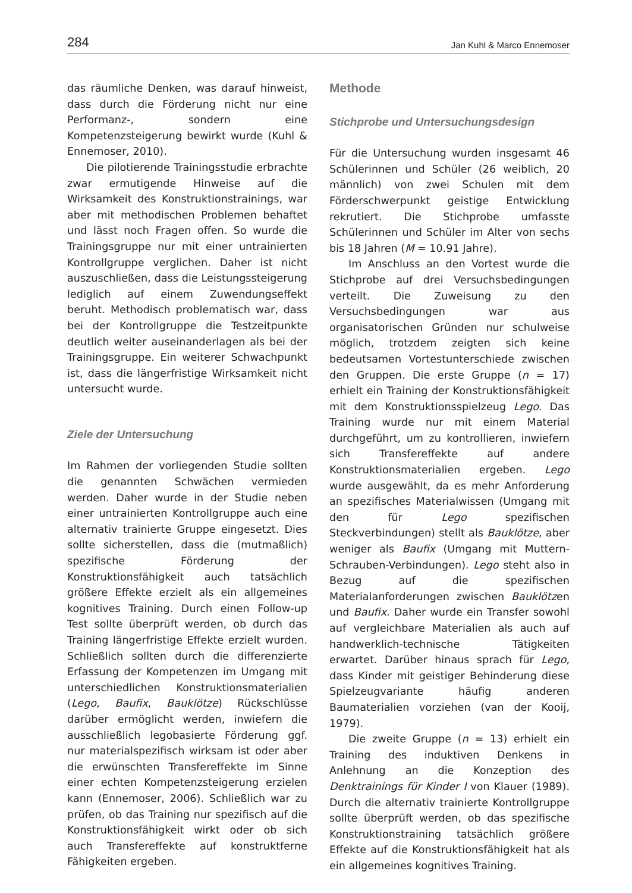284 Jan Kuhl & Marco Ennemoser
das räumliche Denken, was darauf hinweist, dass durch die Förderung nicht nur eine Performanz-, sondern eine Kompetenzsteigerung bewirkt wurde (Kuhl & Ennemoser, 2010).
Die pilotierende Trainingsstudie erbrachte zwar ermutigende Hinweise auf die Wirksamkeit des Konstruktionstrainings, war aber mit methodischen Problemen behaftet und lässt noch Fragen offen. So wurde die Trainingsgruppe nur mit einer untrainierten Kontrollgruppe verglichen. Daher ist nicht auszuschließen, dass die Leistungssteigerung lediglich auf einem Zuwendungseffekt beruht. Methodisch problematisch war, dass bei der Kontrollgruppe die Testzeitpunkte deutlich weiter auseinanderlagen als bei der Trainingsgruppe. Ein weiterer Schwachpunkt ist, dass die längerfristige Wirksamkeit nicht untersucht wurde.
Ziele der Untersuchung
Im Rahmen der vorliegenden Studie sollten die genannten Schwächen vermieden werden. Daher wurde in der Studie neben einer untrainierten Kontrollgruppe auch eine alternativ trainierte Gruppe eingesetzt. Dies sollte sicherstellen, dass die (mutmaßlich) spezifische Förderung der Konstruktionsfähigkeit auch tatsächlich größere Effekte erzielt als ein allgemeines kognitives Training. Durch einen Follow-up Test sollte überprüft werden, ob durch das Training längerfristige Effekte erzielt wurden. Schließlich sollten durch die differenzierte Erfassung der Kompetenzen im Umgang mit unterschiedlichen Konstruktionsmaterialien (Lego, Baufix, Bauklötze) Rückschlüsse darüber ermöglicht werden, inwiefern die ausschließlich legobasierte Förderung ggf. nur materialspezifisch wirksam ist oder aber die erwünschten Transfereffekte im Sinne einer echten Kompetenzsteigerung erzielen kann (Ennemoser, 2006). Schließlich war zu prüfen, ob das Training nur spezifisch auf die Konstruktionsfähigkeit wirkt oder ob sich auch Transfereffekte auf konstruktferne Fähigkeiten ergeben.
Methode
Stichprobe und Untersuchungsdesign
Für die Untersuchung wurden insgesamt 46 Schülerinnen und Schüler (26 weiblich, 20 männlich) von zwei Schulen mit dem Förderschwerpunkt geistige Entwicklung rekrutiert. Die Stichprobe umfasste Schülerinnen und Schüler im Alter von sechs bis 18 Jahren (M = 10.91 Jahre).
Im Anschluss an den Vortest wurde die Stichprobe auf drei Versuchsbedingungen verteilt. Die Zuweisung zu den Versuchsbedingungen war aus organisatorischen Gründen nur schulweise möglich, trotzdem zeigten sich keine bedeutsamen Vortestunterschiede zwischen den Gruppen. Die erste Gruppe (n = 17) erhielt ein Training der Konstruktionsfähigkeit mit dem Konstruktionsspielzeug Lego. Das Training wurde nur mit einem Material durchgeführt, um zu kontrollieren, inwiefern sich Transfereffekte auf andere Konstruktionsmaterialien ergeben. Lego wurde ausgewählt, da es mehr Anforderung an spezifisches Materialwissen (Umgang mit den für Lego spezifischen Steckverbindungen) stellt als Bauklötze, aber weniger als Baufix (Umgang mit Muttern-Schrauben-Verbindungen). Lego steht also in Bezug auf die spezifischen Materialanforderungen zwischen Bauklötzen und Baufix. Daher wurde ein Transfer sowohl auf vergleichbare Materialien als auch auf handwerklich-technische Tätigkeiten erwartet. Darüber hinaus sprach für Lego, dass Kinder mit geistiger Behinderung diese Spielzeugvariante häufig anderen Baumaterialien vorziehen (van der Kooij, 1979).
Die zweite Gruppe (n = 13) erhielt ein Training des induktiven Denkens in Anlehnung an die Konzeption des Denktrainings für Kinder I von Klauer (1989). Durch die alternativ trainierte Kontrollgruppe sollte überprüft werden, ob das spezifische Konstruktionstraining tatsächlich größere Effekte auf die Konstruktionsfähigkeit hat als ein allgemeines kognitives Training.